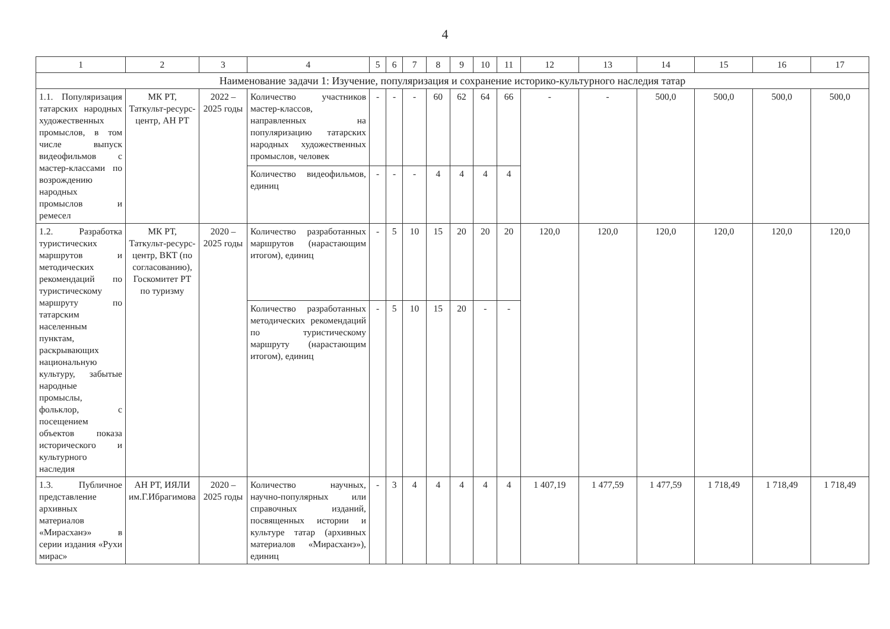4
| 1 | 2 | 3 | 4 | 5 | 6 | 7 | 8 | 9 | 10 | 11 | 12 | 13 | 14 | 15 | 16 | 17 |
| --- | --- | --- | --- | --- | --- | --- | --- | --- | --- | --- | --- | --- | --- | --- | --- | --- |
| Наименование задачи 1: Изучение, популяризация и сохранение историко-культурного наследия татар | | | | | | | | | | | | | | | | |
| 1.1. Популяризация татарских народных художественных промыслов, в том числе выпуск видеофильмов с мастер-классами по возрождению народных промыслов и ремесел | МК РТ, Таткульт-ресурс-центр, АН РТ | 2022 – 2025 годы | Количество участников мастер-классов, направленных на популяризацию татарских народных художественных промыслов, человек | - | - | - | 60 | 62 | 64 | 66 | - | - | 500,0 | 500,0 | 500,0 | 500,0 |
| | | | Количество видеофильмов, единиц | - | - | - | 4 | 4 | 4 | 4 | | | | | | |
| 1.2. Разработка туристических маршрутов и методических рекомендаций по туристическому маршруту по татарским населенным пунктам, раскрывающих национальную культуру, забытые народные промыслы, фольклор, с посещением объектов показа исторического и культурного наследия | МК РТ, Таткульт-ресурс-центр, ВКТ (по согласованию), Госкомитет РТ по туризму | 2020 – 2025 годы | Количество разработанных маршрутов (нарастающим итогом), единиц | - | 5 | 10 | 15 | 20 | 20 | 20 | 120,0 | 120,0 | 120,0 | 120,0 | 120,0 | 120,0 |
| | | | Количество разработанных методических рекомендаций по туристическому маршруту (нарастающим итогом), единиц | - | 5 | 10 | 15 | 20 | - | - | | | | | | |
| 1.3. Публичное представление архивных материалов «Мирасханэ» в серии издания «Рухи мирас» | АН РТ, ИЯЛИ им.Г.Ибрагимова | 2020 – 2025 годы | Количество научных, научно-популярных или справочных изданий, посвященных истории и культуре татар (архивных материалов «Мирасханэ»), единиц | - | 3 | 4 | 4 | 4 | 4 | 4 | 1 407,19 | 1 477,59 | 1 477,59 | 1 718,49 | 1 718,49 | 1 718,49 |